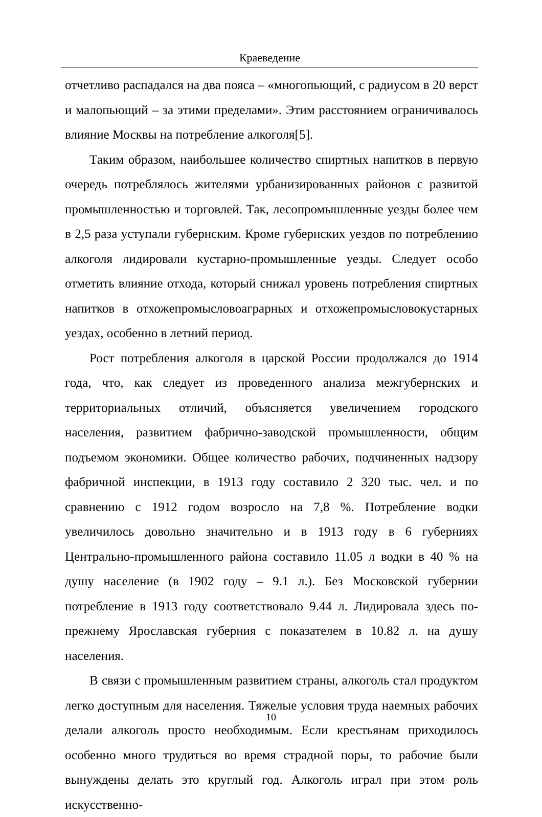Краеведение
отчетливо распадался на два пояса – «многопьющий, с радиусом в 20 верст и малопьющий – за этими пределами». Этим расстоянием ограничивалось влияние Москвы на потребление алкоголя[5].
Таким образом, наибольшее количество спиртных напитков в первую очередь потреблялось жителями урбанизированных районов с развитой промышленностью и торговлей. Так, лесопромышленные уезды более чем в 2,5 раза уступали губернским. Кроме губернских уездов по потреблению алкоголя лидировали кустарно-промышленные уезды. Следует особо отметить влияние отхода, который снижал уровень потребления спиртных напитков в отхожепромысловоаграрных и отхожепромысловокустарных уездах, особенно в летний период.
Рост потребления алкоголя в царской России продолжался до 1914 года, что, как следует из проведенного анализа межгубернских и территориальных отличий, объясняется увеличением городского населения, развитием фабрично-заводской промышленности, общим подъемом экономики. Общее количество рабочих, подчиненных надзору фабричной инспекции, в 1913 году составило 2 320 тыс. чел. и по сравнению с 1912 годом возросло на 7,8 %. Потребление водки увеличилось довольно значительно и в 1913 году в 6 губерниях Центрально-промышленного района составило 11.05 л водки в 40 % на душу население (в 1902 году – 9.1 л.). Без Московской губернии потребление в 1913 году соответствовало 9.44 л. Лидировала здесь по-прежнему Ярославская губерния с показателем в 10.82 л. на душу населения.
В связи с промышленным развитием страны, алкоголь стал продуктом легко доступным для населения. Тяжелые условия труда наемных рабочих делали алкоголь просто необходимым. Если крестьянам приходилось особенно много трудиться во время страдной поры, то рабочие были вынуждены делать это круглый год. Алкоголь играл при этом роль искусственно-
10